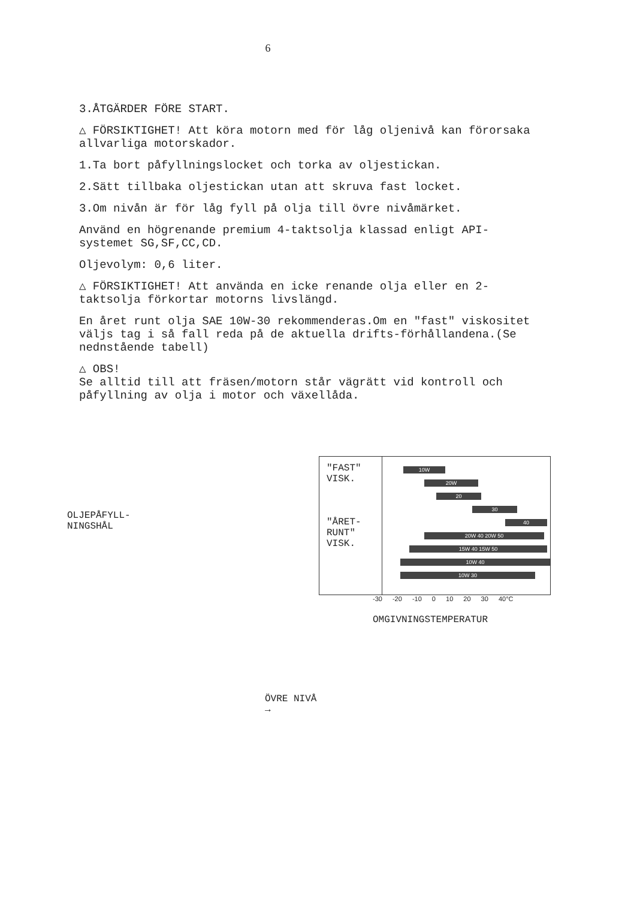6
3.ÅTGÄRDER FÖRE START.
△ FÖRSIKTIGHET! Att köra motorn med för låg oljenivå kan förorsaka allvarliga motorskador.
1.Ta bort påfyllningslocket och torka av oljestickan.
2.Sätt tillbaka oljestickan utan att skruva fast locket.
3.Om nivån är för låg fyll på olja till övre nivåmärket.
Använd en högrenande premium 4-taktsolja klassad enligt API-systemet SG,SF,CC,CD.
Oljevolym: 0,6 liter.
△ FÖRSIKTIGHET! Att använda en icke renande olja eller en 2-taktsolja förkortar motorns livslängd.
En året runt olja SAE 10W-30 rekommenderas.Om en "fast" viskositet väljs tag i så fall reda på de aktuella drifts-förhållandena.(Se nednstående tabell)
△ OBS!
Se alltid till att fräsen/motorn står vägrätt vid kontroll och påfyllning av olja i motor och växellåda.
OLJEPÅFYLL-
NINGSHÅL
ÖVRE NIVÅ →
"FAST"
VISK.
"ÅRET-
RUNT"
VISK.
10W
20W
20
30
40
20W 40 20W 50
15W 40 15W 50
10W 40
10W 30
-30 -20 -10 0 10 20 30 40°C
OMGIVNINGSTEMPERATUR